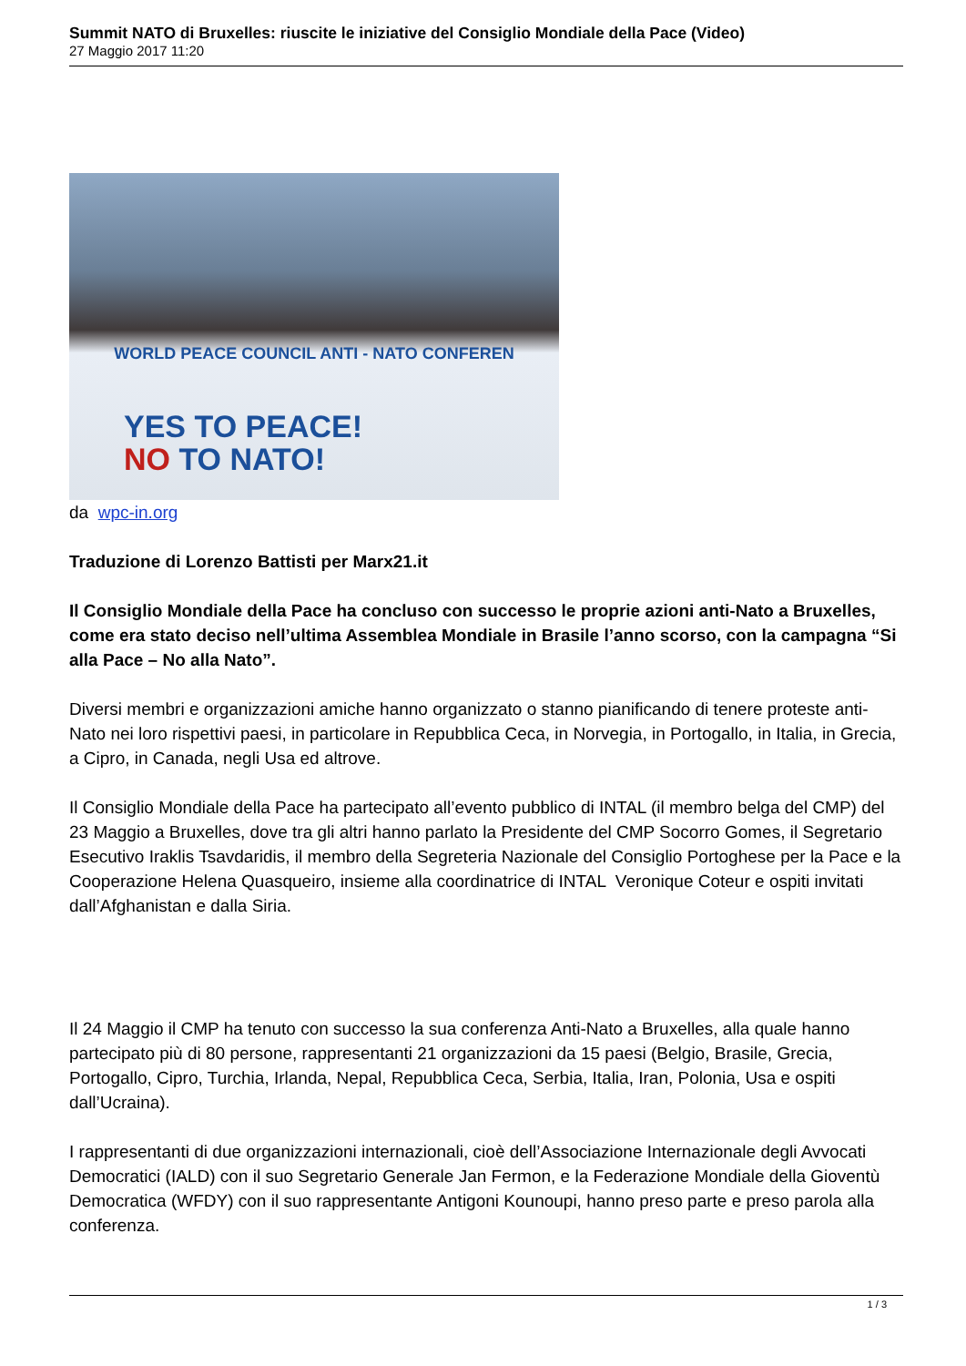Summit NATO di Bruxelles: riuscite le iniziative del Consiglio Mondiale della Pace (Video)
27 Maggio 2017 11:20
WORLD PEACE COUNCIL ANTI - NATO CONFEREN
YES TO PEACE!
NO TO NATO!
da wpc-in.org
Traduzione di Lorenzo Battisti per Marx21.it
Il Consiglio Mondiale della Pace ha concluso con successo le proprie azioni anti-Nato a Bruxelles, come era stato deciso nell’ultima Assemblea Mondiale in Brasile l’anno scorso, con la campagna “Si alla Pace – No alla Nato”.
Diversi membri e organizzazioni amiche hanno organizzato o stanno pianificando di tenere proteste anti-Nato nei loro rispettivi paesi, in particolare in Repubblica Ceca, in Norvegia, in Portogallo, in Italia, in Grecia, a Cipro, in Canada, negli Usa ed altrove.
Il Consiglio Mondiale della Pace ha partecipato all’evento pubblico di INTAL (il membro belga del CMP) del 23 Maggio a Bruxelles, dove tra gli altri hanno parlato la Presidente del CMP Socorro Gomes, il Segretario Esecutivo Iraklis Tsavdaridis, il membro della Segreteria Nazionale del Consiglio Portoghese per la Pace e la Cooperazione Helena Quasqueiro, insieme alla coordinatrice di INTAL Veronique Coteur e ospiti invitati dall’Afghanistan e dalla Siria.
Il 24 Maggio il CMP ha tenuto con successo la sua conferenza Anti-Nato a Bruxelles, alla quale hanno partecipato più di 80 persone, rappresentanti 21 organizzazioni da 15 paesi (Belgio, Brasile, Grecia, Portogallo, Cipro, Turchia, Irlanda, Nepal, Repubblica Ceca, Serbia, Italia, Iran, Polonia, Usa e ospiti dall’Ucraina).
I rappresentanti di due organizzazioni internazionali, cioè dell’Associazione Internazionale degli Avvocati Democratici (IALD) con il suo Segretario Generale Jan Fermon, e la Federazione Mondiale della Gioventù Democratica (WFDY) con il suo rappresentante Antigoni Kounoupi, hanno preso parte e preso parola alla conferenza.
1 / 3